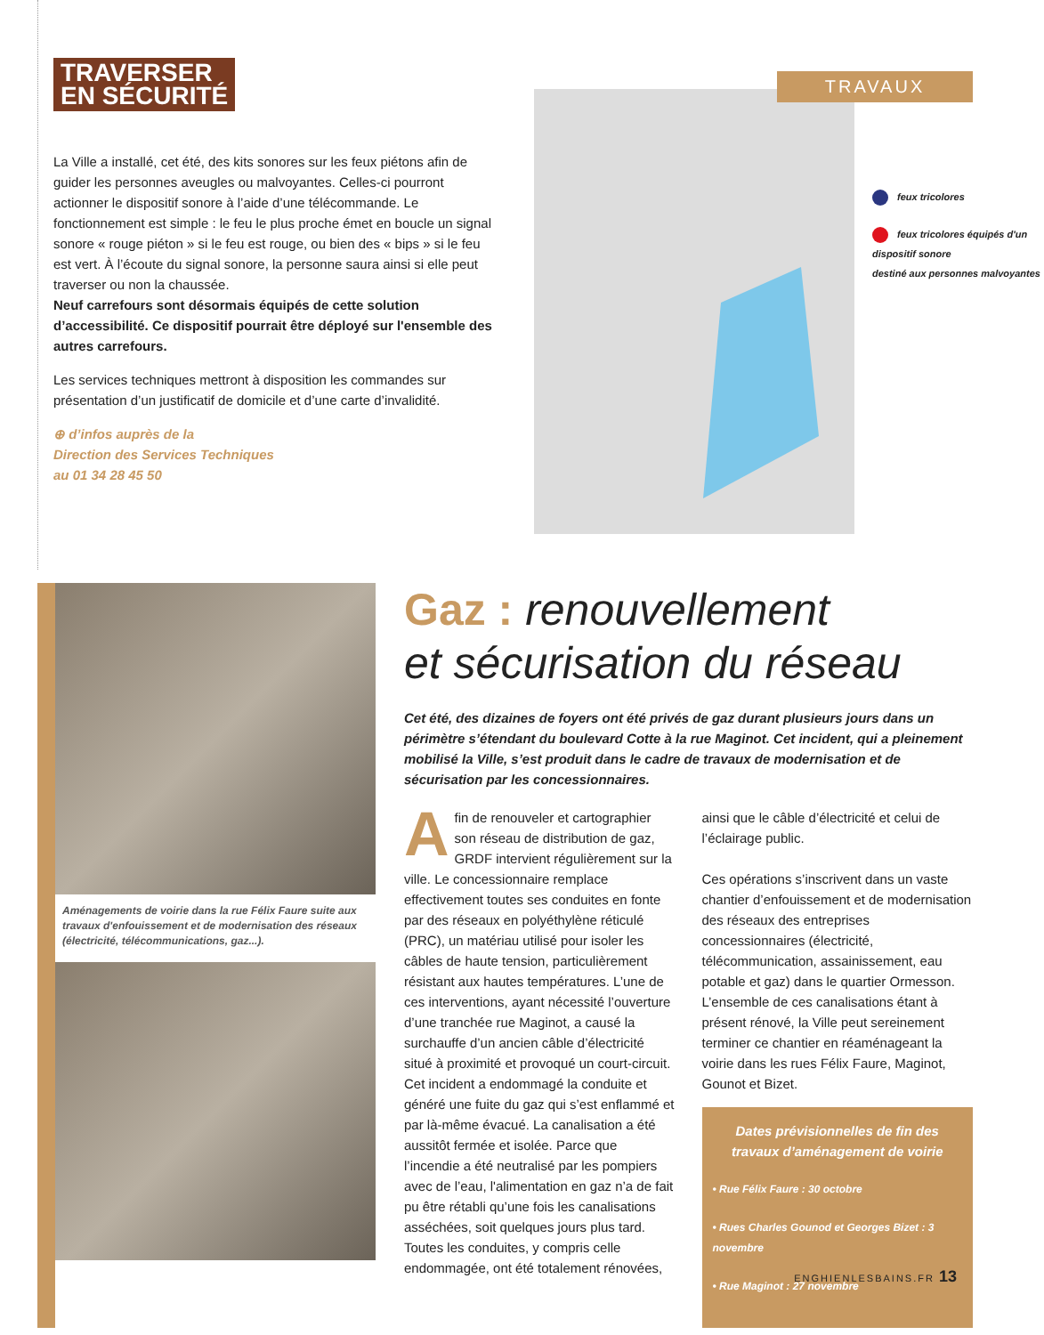TRAVERSER
EN SÉCURITÉ
La Ville a installé, cet été, des kits sonores sur les feux piétons afin de guider les personnes aveugles ou malvoyantes. Celles-ci pourront actionner le dispositif sonore à l’aide d’une télécommande. Le fonctionnement est simple : le feu le plus proche émet en boucle un signal sonore « rouge piéton » si le feu est rouge, ou bien des « bips » si le feu est vert. À l’écoute du signal sonore, la personne saura ainsi si elle peut traverser ou non la chaussée.
Neuf carrefours sont désormais équipés de cette solution d’accessibilité. Ce dispositif pourrait être déployé sur l'ensemble des autres carrefours.
Les services techniques mettront à disposition les commandes sur présentation d’un justificatif de domicile et d’une carte d’invalidité.
⊕ d’infos auprès de la
Direction des Services Techniques
au 01 34 28 45 50
TRAVAUX
feux tricolores
feux tricolores équipés d'un dispositif sonore
destiné aux personnes malvoyantes
Aménagements de voirie dans la rue Félix Faure suite aux travaux d'enfouissement et de modernisation des réseaux (électricité, télécommunications, gaz...).
Gaz : renouvellement
et sécurisation du réseau
Cet été, des dizaines de foyers ont été privés de gaz durant plusieurs jours dans un périmètre s’étendant du boulevard Cotte à la rue Maginot. Cet incident, qui a pleinement mobilisé la Ville, s’est produit dans le cadre de travaux de modernisation et de sécurisation par les concessionnaires.
Afin de renouveler et cartographier son réseau de distribution de gaz, GRDF intervient régulièrement sur la ville. Le concessionnaire remplace effectivement toutes ses conduites en fonte par des réseaux en polyéthylène réticulé (PRC), un matériau utilisé pour isoler les câbles de haute tension, particulièrement résistant aux hautes températures. L’une de ces interventions, ayant nécessité l’ouverture d’une tranchée rue Maginot, a causé la surchauffe d’un ancien câble d’électricité situé à proximité et provoqué un court-circuit. Cet incident a endommagé la conduite et généré une fuite du gaz qui s’est enflammé et par là-même évacué. La canalisation a été aussitôt fermée et isolée. Parce que l’incendie a été neutralisé par les pompiers avec de l’eau, l'alimentation en gaz n’a de fait pu être rétabli qu’une fois les canalisations asséchées, soit quelques jours plus tard. Toutes les conduites, y compris celle endommagée, ont été totalement rénovées,
ainsi que le câble d’électricité et celui de l’éclairage public.
Ces opérations s’inscrivent dans un vaste chantier d’enfouissement et de modernisation des réseaux des entreprises concessionnaires (électricité, télécommunication, assainissement, eau potable et gaz) dans le quartier Ormesson. L’ensemble de ces canalisations étant à présent rénové, la Ville peut sereinement terminer ce chantier en réaménageant la voirie dans les rues Félix Faure, Maginot, Gounot et Bizet.
Dates prévisionnelles de fin des travaux d’aménagement de voirie
• Rue Félix Faure : 30 octobre
• Rues Charles Gounod et Georges Bizet : 3 novembre
• Rue Maginot : 27 novembre
ENGHIENLESBAINS.FR 13